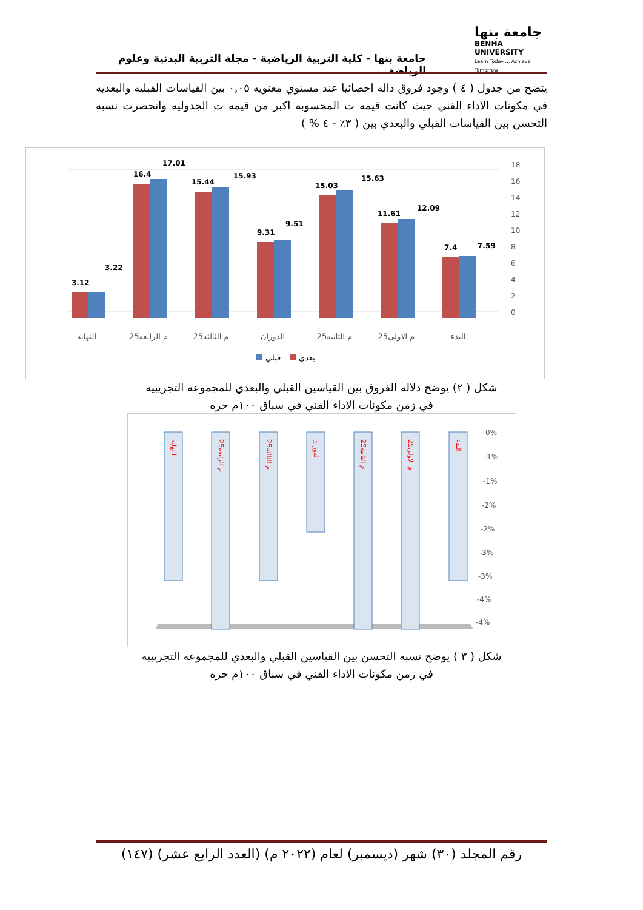جامعة بنها
BENHA UNIVERSITY
Learn Today ... Achieve Tomorrow
جامعة بنها - كلية التربية الرياضية - مجلة التربية البدنية وعلوم الرياضة
يتضح من جدول ( ٤ ) وجود فروق داله احصائيا عند مستوي معنويه ٠,٠٥ بين القياسات القبليه والبعديه في مكونات الاداء الفني حيث كانت قيمه ت المحسوبه اكبر من قيمه ت الجدوليه وانحصرت نسبه التحسن بين القياسات القبلي والبعدي بين ( ٣٪ - ٤ % )
0
2
4
6
8
10
12
14
16
18
3.12
3.22
16.4
17.01
15.44
15.93
9.31
9.51
15.03
15.63
11.61
12.09
7.4
7.59
النهايه
25م الرابعه
25م الثالثه
الدوران
25م الثانيه
25م الاولي
البدء
قبلي
بعدي
شكل ( ٢) يوضح دلاله الفروق بين القياسين القبلي والبعدي للمجموعه التجريبيه
في زمن مكونات الاداء الفني في سباق ١٠٠م حره
0%
-1%
-1%
-2%
-2%
-3%
-3%
-4%
-4%
النهايه
25م الرابعه
25م الثالثه
الدوران
25م الثانيه
25م الاولي
البدء
شكل ( ٣ ) يوضح نسبه التحسن بين القياسين القبلي والبعدي للمجموعه التجريبيه
في زمن مكونات الاداء الفني في سباق ١٠٠م حره
رقم المجلد (٣٠) شهر (ديسمبر) لعام (٢٠٢٢ م) (العدد الرابع عشر) (١٤٧)